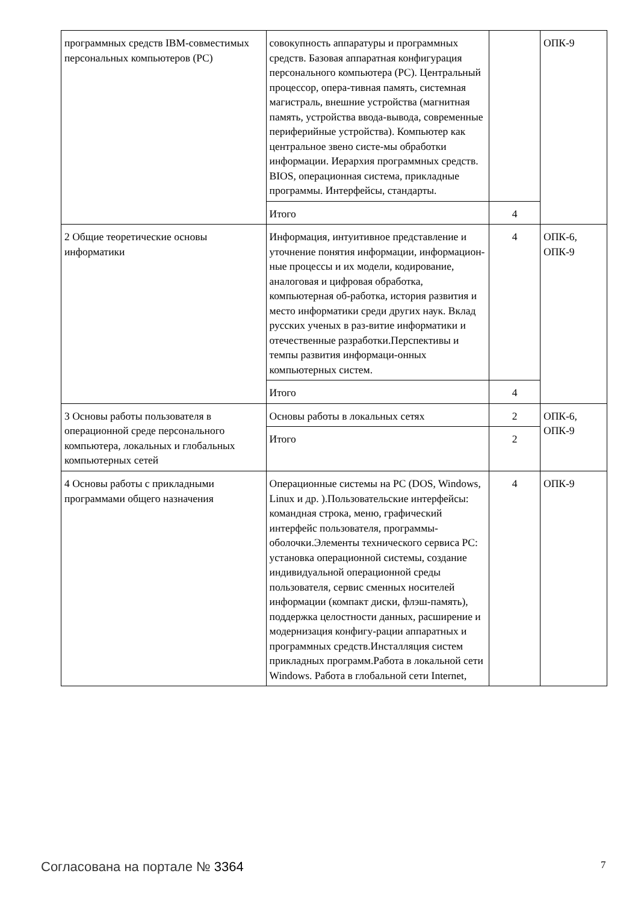| программных средств IBM-совместимых персональных компьютеров (PC) | совокупность аппаратуры и программных средств. Базовая аппаратная конфигурация персонального компьютера (PC). Центральный процессор, опера-тивная память, системная магистраль, внешние устройства (магнитная память, устройства ввода-вывода, современные периферийные устройства). Компьютер как центральное звено систе-мы обработки информации. Иерархия программных средств. BIOS, операционная система, прикладные программы. Интерфейсы, стандарты. | | ОПК-9 |
| | Итого | 4 | |
| 2 Общие теоретические основы информатики | Информация, интуитивное представление и уточнение понятия информации, информацион-ные процессы и их модели, кодирование, аналоговая и цифровая обработка, компьютерная об-работка, история развития и место информатики среди других наук. Вклад русских ученых в раз-витие информатики и отечественные разработки.Перспективы и темпы развития информаци-онных компьютерных систем. | 4 | ОПК-6, ОПК-9 |
| | Итого | 4 | |
| 3 Основы работы пользователя в операционной среде персонального компьютера, локальных и глобальных компьютерных сетей | Основы работы в локальных сетях | 2 | ОПК-6, ОПК-9 |
| | Итого | 2 | |
| 4 Основы работы с прикладными программами общего назначения | Операционные системы на PC (DOS, Windows, Linux и др. ).Пользовательские интерфейсы: командная строка, меню, графический интерфейс пользователя, программы-оболочки.Элементы технического сервиса PC: установка операционной системы, создание индивидуальной операционной среды пользователя, сервис сменных носителей информации (компакт диски, флэш-память), поддержка целостности данных, расширение и модернизация конфигу-рации аппаратных и программных средств.Инсталляция систем прикладных программ.Работа в локальной сети Windows. Работа в глобальной сети Internet, | 4 | ОПК-9 |
Согласована на портале № 3364 7